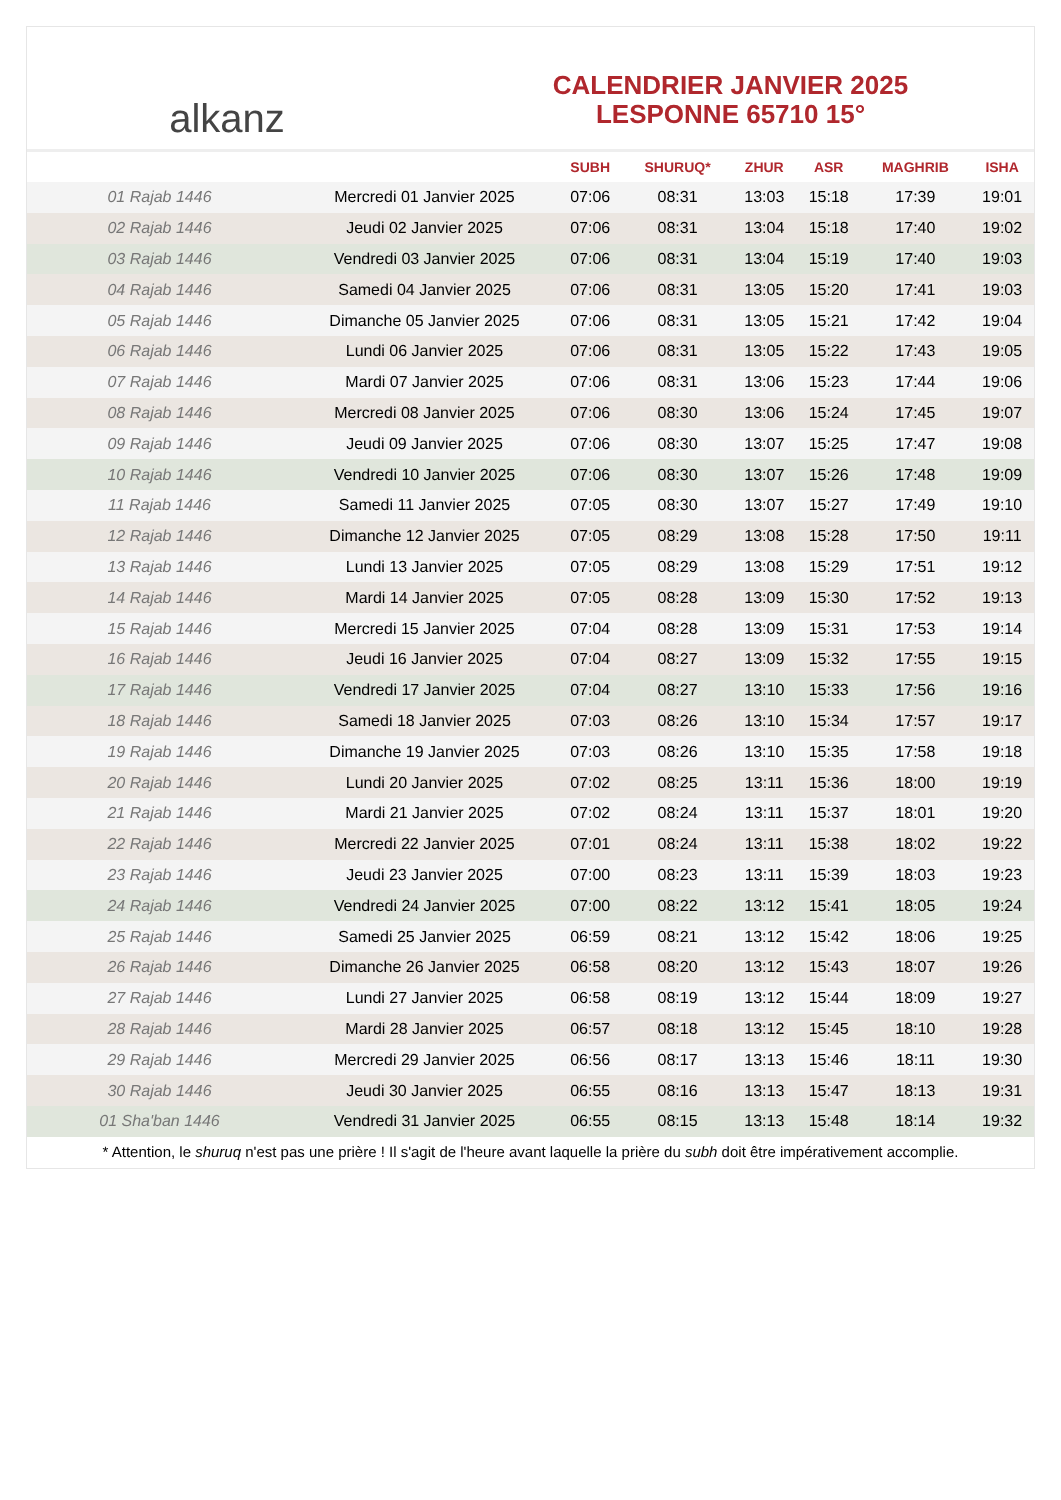alkanz
CALENDRIER JANVIER 2025
LESPONNE 65710 15°
| | | SUBH | SHURUQ* | ZHUR | ASR | MAGHRIB | ISHA |
| --- | --- | --- | --- | --- | --- | --- | --- |
| 01 Rajab 1446 | Mercredi 01 Janvier 2025 | 07:06 | 08:31 | 13:03 | 15:18 | 17:39 | 19:01 |
| 02 Rajab 1446 | Jeudi 02 Janvier 2025 | 07:06 | 08:31 | 13:04 | 15:18 | 17:40 | 19:02 |
| 03 Rajab 1446 | Vendredi 03 Janvier 2025 | 07:06 | 08:31 | 13:04 | 15:19 | 17:40 | 19:03 |
| 04 Rajab 1446 | Samedi 04 Janvier 2025 | 07:06 | 08:31 | 13:05 | 15:20 | 17:41 | 19:03 |
| 05 Rajab 1446 | Dimanche 05 Janvier 2025 | 07:06 | 08:31 | 13:05 | 15:21 | 17:42 | 19:04 |
| 06 Rajab 1446 | Lundi 06 Janvier 2025 | 07:06 | 08:31 | 13:05 | 15:22 | 17:43 | 19:05 |
| 07 Rajab 1446 | Mardi 07 Janvier 2025 | 07:06 | 08:31 | 13:06 | 15:23 | 17:44 | 19:06 |
| 08 Rajab 1446 | Mercredi 08 Janvier 2025 | 07:06 | 08:30 | 13:06 | 15:24 | 17:45 | 19:07 |
| 09 Rajab 1446 | Jeudi 09 Janvier 2025 | 07:06 | 08:30 | 13:07 | 15:25 | 17:47 | 19:08 |
| 10 Rajab 1446 | Vendredi 10 Janvier 2025 | 07:06 | 08:30 | 13:07 | 15:26 | 17:48 | 19:09 |
| 11 Rajab 1446 | Samedi 11 Janvier 2025 | 07:05 | 08:30 | 13:07 | 15:27 | 17:49 | 19:10 |
| 12 Rajab 1446 | Dimanche 12 Janvier 2025 | 07:05 | 08:29 | 13:08 | 15:28 | 17:50 | 19:11 |
| 13 Rajab 1446 | Lundi 13 Janvier 2025 | 07:05 | 08:29 | 13:08 | 15:29 | 17:51 | 19:12 |
| 14 Rajab 1446 | Mardi 14 Janvier 2025 | 07:05 | 08:28 | 13:09 | 15:30 | 17:52 | 19:13 |
| 15 Rajab 1446 | Mercredi 15 Janvier 2025 | 07:04 | 08:28 | 13:09 | 15:31 | 17:53 | 19:14 |
| 16 Rajab 1446 | Jeudi 16 Janvier 2025 | 07:04 | 08:27 | 13:09 | 15:32 | 17:55 | 19:15 |
| 17 Rajab 1446 | Vendredi 17 Janvier 2025 | 07:04 | 08:27 | 13:10 | 15:33 | 17:56 | 19:16 |
| 18 Rajab 1446 | Samedi 18 Janvier 2025 | 07:03 | 08:26 | 13:10 | 15:34 | 17:57 | 19:17 |
| 19 Rajab 1446 | Dimanche 19 Janvier 2025 | 07:03 | 08:26 | 13:10 | 15:35 | 17:58 | 19:18 |
| 20 Rajab 1446 | Lundi 20 Janvier 2025 | 07:02 | 08:25 | 13:11 | 15:36 | 18:00 | 19:19 |
| 21 Rajab 1446 | Mardi 21 Janvier 2025 | 07:02 | 08:24 | 13:11 | 15:37 | 18:01 | 19:20 |
| 22 Rajab 1446 | Mercredi 22 Janvier 2025 | 07:01 | 08:24 | 13:11 | 15:38 | 18:02 | 19:22 |
| 23 Rajab 1446 | Jeudi 23 Janvier 2025 | 07:00 | 08:23 | 13:11 | 15:39 | 18:03 | 19:23 |
| 24 Rajab 1446 | Vendredi 24 Janvier 2025 | 07:00 | 08:22 | 13:12 | 15:41 | 18:05 | 19:24 |
| 25 Rajab 1446 | Samedi 25 Janvier 2025 | 06:59 | 08:21 | 13:12 | 15:42 | 18:06 | 19:25 |
| 26 Rajab 1446 | Dimanche 26 Janvier 2025 | 06:58 | 08:20 | 13:12 | 15:43 | 18:07 | 19:26 |
| 27 Rajab 1446 | Lundi 27 Janvier 2025 | 06:58 | 08:19 | 13:12 | 15:44 | 18:09 | 19:27 |
| 28 Rajab 1446 | Mardi 28 Janvier 2025 | 06:57 | 08:18 | 13:12 | 15:45 | 18:10 | 19:28 |
| 29 Rajab 1446 | Mercredi 29 Janvier 2025 | 06:56 | 08:17 | 13:13 | 15:46 | 18:11 | 19:30 |
| 30 Rajab 1446 | Jeudi 30 Janvier 2025 | 06:55 | 08:16 | 13:13 | 15:47 | 18:13 | 19:31 |
| 01 Sha'ban 1446 | Vendredi 31 Janvier 2025 | 06:55 | 08:15 | 13:13 | 15:48 | 18:14 | 19:32 |
* Attention, le shuruq n'est pas une prière ! Il s'agit de l'heure avant laquelle la prière du subh doit être impérativement accomplie.